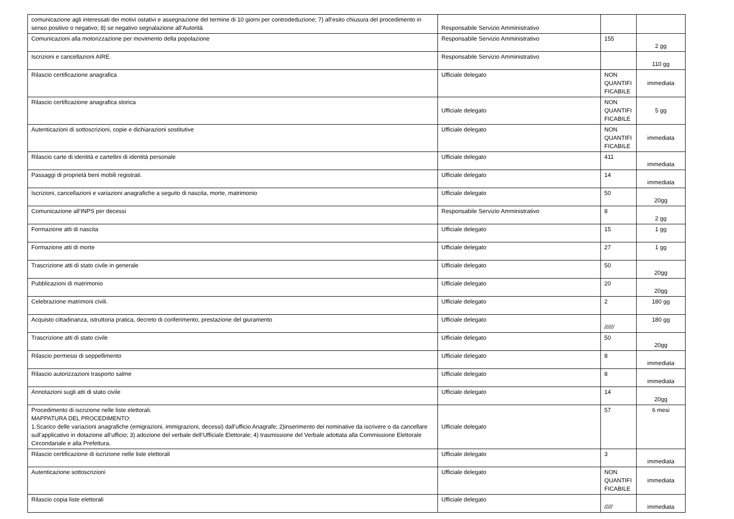| comunicazione agli interessati dei motivi ostativi e assegnazione del termine di 10 giorni per controdeduzione; 7) all’esito chiusura del procedimento in senso positivo o negativo; 8) se negativo segnalazione all’Autorità | Responsabile Servizio Amministrativo | | |
| Comunicazioni alla motorizzazione per movimento della popolazione | Responsabile Servizio Amministrativo | 155 | 2 gg |
| Iscrizioni e cancellazioni AIRE. | Responsabile Servizio Amministrativo | | 110 gg |
| Rilascio certificazione anagrafica | Ufficiale delegato | NON QUANTIFI FICABILE | immediata |
| Rilascio certificazione anagrafica storica | Ufficiale delegato | NON QUANTIFI FICABILE | 5 gg |
| Autenticazioni di sottoscrizioni, copie e dichiarazioni sostitutive | Ufficiale delegato | NON QUANTIFI FICABILE | immediata |
| Rilascio carte di identità e cartellini di identità personale | Ufficiale delegato | 411 | immediata |
| Passaggi di proprietà beni mobili registrati. | Ufficiale delegato | 14 | immediata |
| Iscrizioni, cancellazioni e variazioni anagrafiche a seguito di nascita, morte, matrimonio | Ufficiale delegato | 50 | 20gg |
| Comunicazione all’INPS per decessi | Responsabile Servizio Amministrativo | 8 | 2 gg |
| Formazione atti di nascita | Ufficiale delegato | 15 | 1 gg |
| Formazione atti di morte | Ufficiale delegato | 27 | 1 gg |
| Trascrizione atti di stato civile in generale | Ufficiale delegato | 50 | 20gg |
| Pubblicazioni di matrimonio | Ufficiale delegato | 20 | 20gg |
| Celebrazione matrimoni civili. | Ufficiale delegato | 2 | 180 gg |
| Acquisto cittadinanza, istruttoria pratica, decreto di conferimento, prestazione del giuramento | Ufficiale delegato | ////// | 180 gg |
| Trascrizione atti di stato civile | Ufficiale delegato | 50 | 20gg |
| Rilascio permessi di seppellimento | Ufficiale delegato | 8 | immediata |
| Rilascio autorizzazioni trasporto salme | Ufficiale delegato | 8 | immediata |
| Annotazioni sugli atti di stato civile | Ufficiale delegato | 14 | 20gg |
| Procedimento di iscrizione nelle liste elettorali. MAPPATURA DEL PROCEDIMENTO: 1.Scarico delle variazioni anagrafiche (emigrazioni, immigrazioni, decessi) dall’ufficio Anagrafe; 2)inserimento dei nominative da iscrivere o da cancellare sull’applicativo in dotazione all’ufficio; 3) adozione del verbale dell’Ufficiale Elettorale; 4) trasmissione del Verbale adottata alla Commissione Elettorale Circondariale e alla Prefettura. | Ufficiale delegato | 57 | 6 mesi |
| Rilascio certificazione di iscrizione nelle liste elettorali | Ufficiale delegato | 3 | immediata |
| Autenticazione sottoscrizioni | Ufficiale delegato | NON QUANTIFI FICABILE | immediata |
| Rilascio copia liste elettorali | Ufficiale delegato | ///// | immediata |